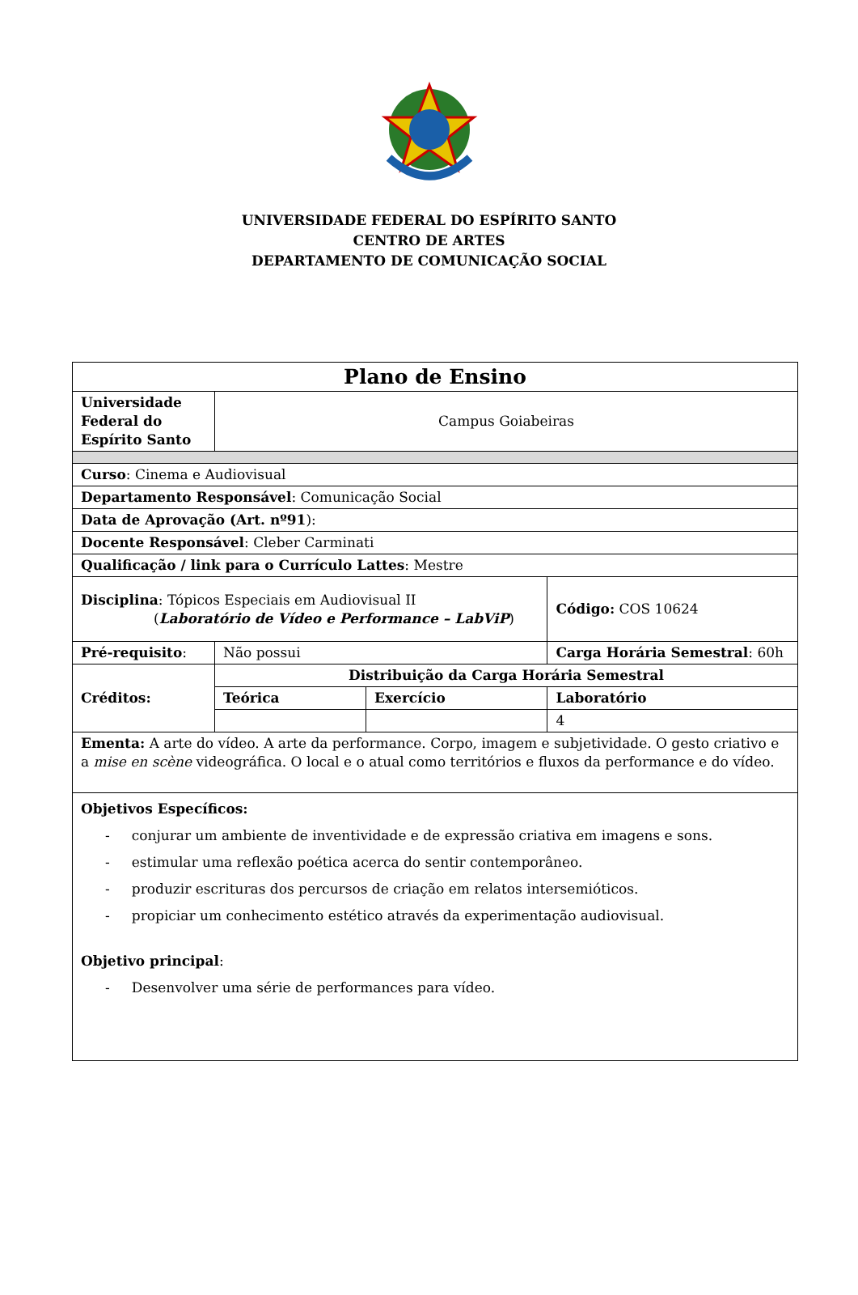UNIVERSIDADE FEDERAL DO ESPÍRITO SANTO
CENTRO DE ARTES
DEPARTAMENTO DE COMUNICAÇÃO SOCIAL
| Plano de Ensino | | | |
| Universidade Federal do Espírito Santo | Campus Goiabeiras | | |
| Curso : Cinema e Audiovisual | | | |
| Departamento Responsável : Comunicação Social | | | |
| Data de Aprovação (Art. nº91 ): | | | |
| Docente Responsável : Cleber Carminati | | | |
| Qualificação / link para o Currículo Lattes : Mestre | | | |
| Disciplina : Tópicos Especiais em Audiovisual II ( Laboratório de Vídeo e Performance – LabViP ) | | | Código: COS 10624 |
| Pré-requisito : | Não possui | | Carga Horária Semestral : 60h |
| Créditos: | Distribuição da Carga Horária Semestral | | |
| | Teórica | Exercício | Laboratório |
| | | | 4 |
| Ementa: A arte do vídeo. A arte da performance. Corpo, imagem e subjetividade. O gesto criativo e a mise en scène videográfica. O local e o atual como territórios e fluxos da performance e do vídeo. | | | |
| Objetivos Específicos: - conjurar um ambiente de inventividade e de expressão criativa em imagens e sons. - estimular uma reflexão poética acerca do sentir contemporâneo. - produzir escrituras dos percursos de criação em relatos intersemióticos. - propiciar um conhecimento estético através da experimentação audiovisual. Objetivo principal : - Desenvolver uma série de performances para vídeo. | | | |